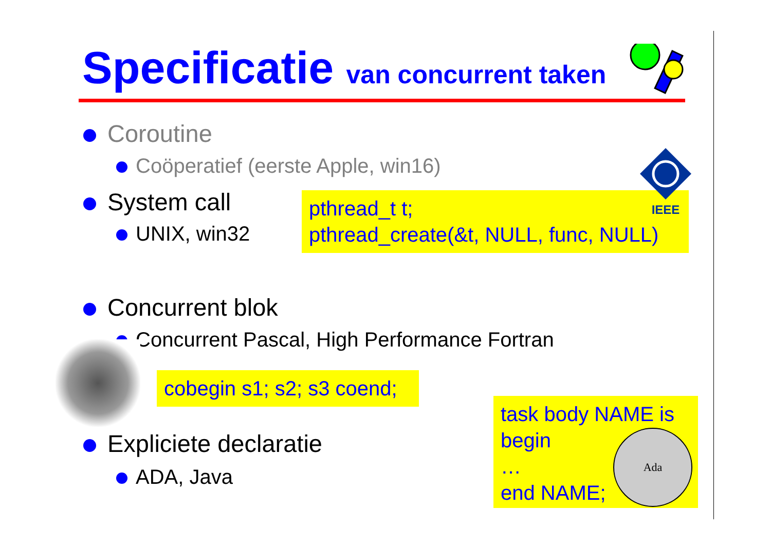Specificatie van concurrent taken
Coroutine
Coöperatief (eerste Apple, win16)
System call
UNIX, win32
pthread_t t;
pthread_create(&t, NULL, func, NULL)
IEEE
Concurrent blok
Concurrent Pascal, High Performance Fortran
cobegin s1; s2; s3 coend;
Expliciete declaratie
ADA, Java
task body NAME is
begin
…
end NAME;
Ada